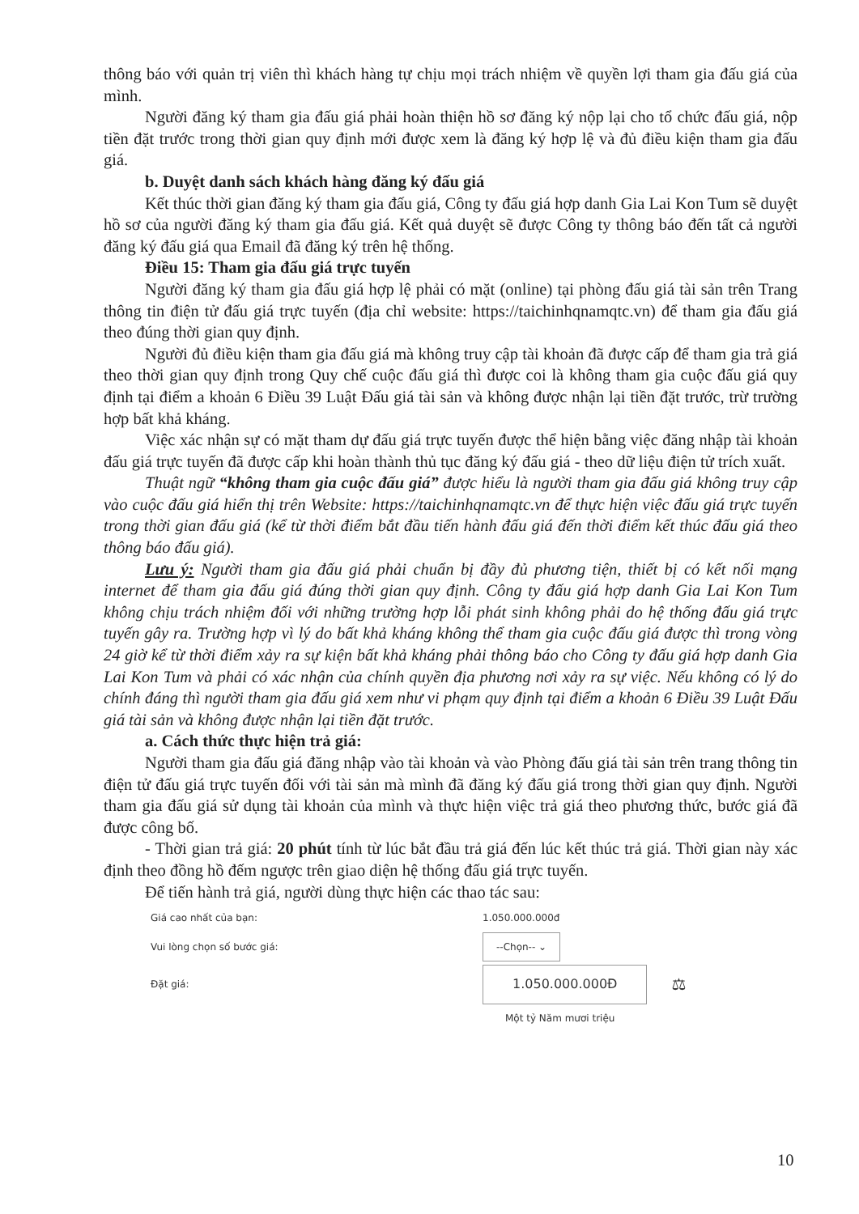thông báo với quản trị viên thì khách hàng tự chịu mọi trách nhiệm về quyền lợi tham gia đấu giá của mình.
Người đăng ký tham gia đấu giá phải hoàn thiện hồ sơ đăng ký nộp lại cho tổ chức đấu giá, nộp tiền đặt trước trong thời gian quy định mới được xem là đăng ký hợp lệ và đủ điều kiện tham gia đấu giá.
b. Duyệt danh sách khách hàng đăng ký đấu giá
Kết thúc thời gian đăng ký tham gia đấu giá, Công ty đấu giá hợp danh Gia Lai Kon Tum sẽ duyệt hồ sơ của người đăng ký tham gia đấu giá. Kết quả duyệt sẽ được Công ty thông báo đến tất cả người đăng ký đấu giá qua Email đã đăng ký trên hệ thống.
Điều 15: Tham gia đấu giá trực tuyến
Người đăng ký tham gia đấu giá hợp lệ phải có mặt (online) tại phòng đấu giá tài sản trên Trang thông tin điện tử đấu giá trực tuyến (địa chỉ website: https://taichinhqnamqtc.vn) để tham gia đấu giá theo đúng thời gian quy định.
Người đủ điều kiện tham gia đấu giá mà không truy cập tài khoản đã được cấp để tham gia trả giá theo thời gian quy định trong Quy chế cuộc đấu giá thì được coi là không tham gia cuộc đấu giá quy định tại điểm a khoản 6 Điều 39 Luật Đấu giá tài sản và không được nhận lại tiền đặt trước, trừ trường hợp bất khả kháng.
Việc xác nhận sự có mặt tham dự đấu giá trực tuyến được thể hiện bằng việc đăng nhập tài khoản đấu giá trực tuyến đã được cấp khi hoàn thành thủ tục đăng ký đấu giá - theo dữ liệu điện tử trích xuất.
Thuật ngữ “không tham gia cuộc đấu giá” được hiểu là người tham gia đấu giá không truy cập vào cuộc đấu giá hiển thị trên Website: https://taichinhqnamqtc.vn để thực hiện việc đấu giá trực tuyến trong thời gian đấu giá (kể từ thời điểm bắt đầu tiến hành đấu giá đến thời điểm kết thúc đấu giá theo thông báo đấu giá).
Lưu ý: Người tham gia đấu giá phải chuẩn bị đầy đủ phương tiện, thiết bị có kết nối mạng internet để tham gia đấu giá đúng thời gian quy định. Công ty đấu giá hợp danh Gia Lai Kon Tum không chịu trách nhiệm đối với những trường hợp lỗi phát sinh không phải do hệ thống đấu giá trực tuyến gây ra. Trường hợp vì lý do bất khả kháng không thể tham gia cuộc đấu giá được thì trong vòng 24 giờ kể từ thời điểm xảy ra sự kiện bất khả kháng phải thông báo cho Công ty đấu giá hợp danh Gia Lai Kon Tum và phải có xác nhận của chính quyền địa phương nơi xảy ra sự việc. Nếu không có lý do chính đáng thì người tham gia đấu giá xem như vi phạm quy định tại điểm a khoản 6 Điều 39 Luật Đấu giá tài sản và không được nhận lại tiền đặt trước.
a. Cách thức thực hiện trả giá:
Người tham gia đấu giá đăng nhập vào tài khoản và vào Phòng đấu giá tài sản trên trang thông tin điện tử đấu giá trực tuyến đối với tài sản mà mình đã đăng ký đấu giá trong thời gian quy định. Người tham gia đấu giá sử dụng tài khoản của mình và thực hiện việc trả giá theo phương thức, bước giá đã được công bố.
- Thời gian trả giá: 20 phút tính từ lúc bắt đầu trả giá đến lúc kết thúc trả giá. Thời gian này xác định theo đồng hồ đếm ngược trên giao diện hệ thống đấu giá trực tuyến.
Để tiến hành trả giá, người dùng thực hiện các thao tác sau:
Giá cao nhất của bạn: 1.050.000.000đ
Vui lòng chọn số bước giá: --Chọn-- ⌄
Đặt giá: 1.050.000.000Đ ⚖
Một tỷ Năm mươi triệu
10